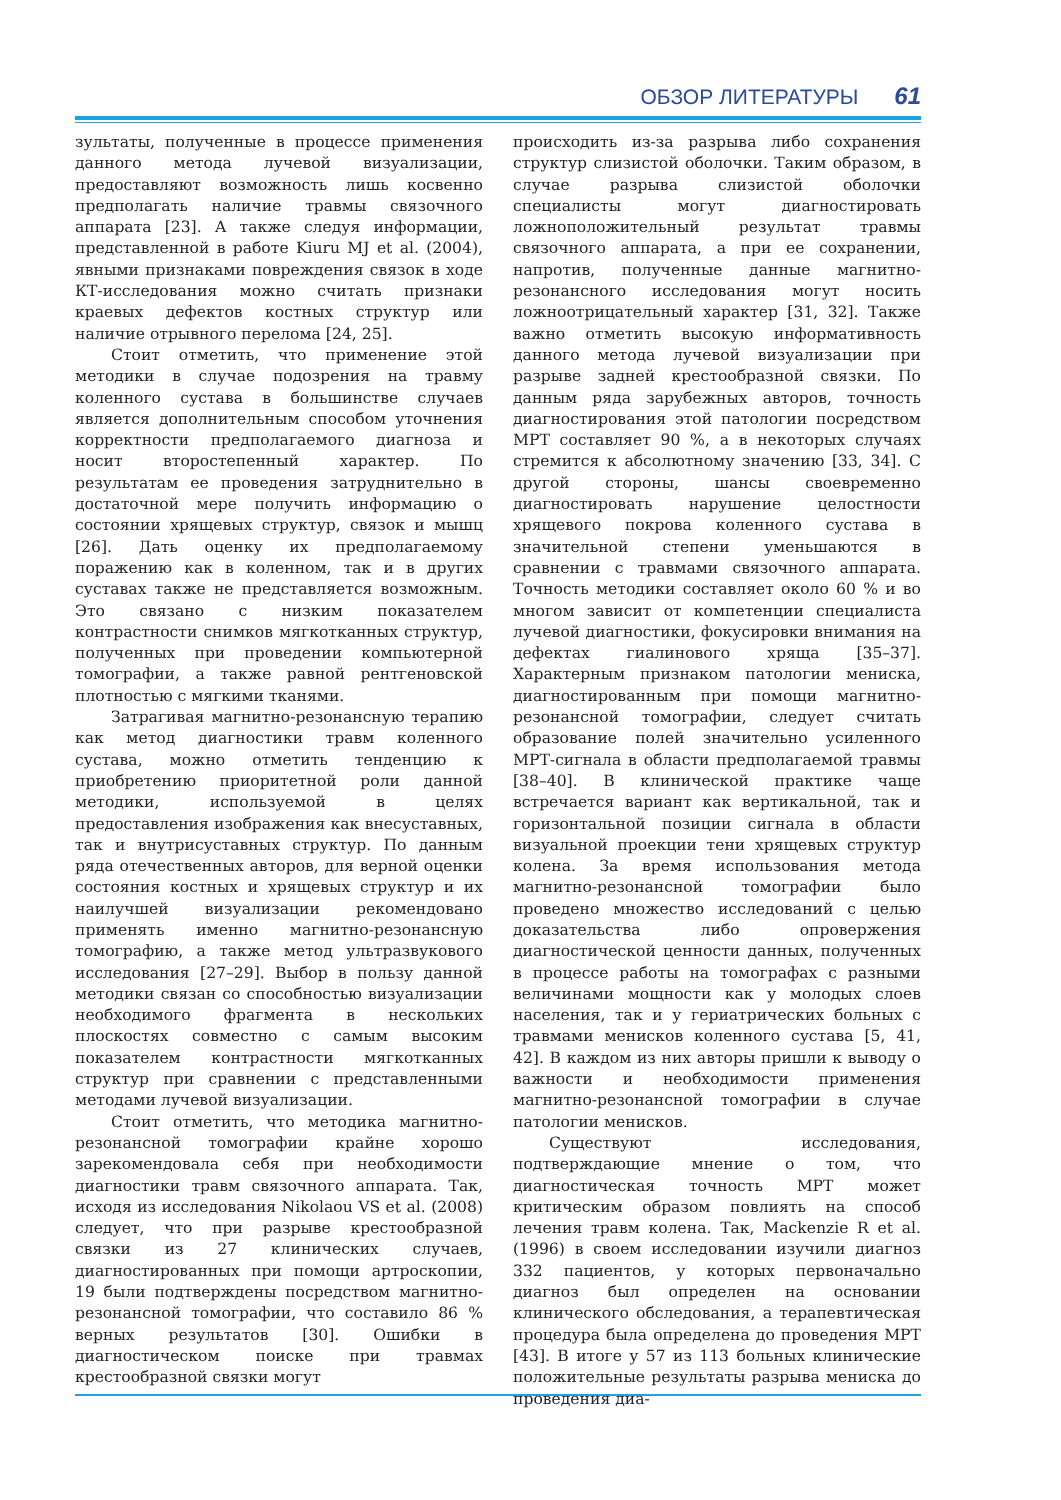ОБЗОР ЛИТЕРАТУРЫ 61
зультаты, полученные в процессе применения данного метода лучевой визуализации, предоставляют возможность лишь косвенно предполагать наличие травмы связочного аппарата [23]. А также следуя информации, представленной в работе Kiuru MJ et al. (2004), явными признаками повреждения связок в ходе КТ-исследования можно считать признаки краевых дефектов костных структур или наличие отрывного перелома [24, 25].
Стоит отметить, что применение этой методики в случае подозрения на травму коленного сустава в большинстве случаев является дополнительным способом уточнения корректности предполагаемого диагноза и носит второстепенный характер. По результатам ее проведения затруднительно в достаточной мере получить информацию о состоянии хрящевых структур, связок и мышц [26]. Дать оценку их предполагаемому поражению как в коленном, так и в других суставах также не представляется возможным. Это связано с низким показателем контрастности снимков мягкотканных структур, полученных при проведении компьютерной томографии, а также равной рентгеновской плотностью с мягкими тканями.
Затрагивая магнитно-резонансную терапию как метод диагностики травм коленного сустава, можно отметить тенденцию к приобретению приоритетной роли данной методики, используемой в целях предоставления изображения как внесуставных, так и внутрисуставных структур. По данным ряда отечественных авторов, для верной оценки состояния костных и хрящевых структур и их наилучшей визуализации рекомендовано применять именно магнитно-резонансную томографию, а также метод ультразвукового исследования [27–29]. Выбор в пользу данной методики связан со способностью визуализации необходимого фрагмента в нескольких плоскостях совместно с самым высоким показателем контрастности мягкотканных структур при сравнении с представленными методами лучевой визуализации.
Стоит отметить, что методика магнитно-резонансной томографии крайне хорошо зарекомендовала себя при необходимости диагностики травм связочного аппарата. Так, исходя из исследования Nikolaou VS et al. (2008) следует, что при разрыве крестообразной связки из 27 клинических случаев, диагностированных при помощи артроскопии, 19 были подтверждены посредством магнитно-резонансной томографии, что составило 86 % верных результатов [30]. Ошибки в диагностическом поиске при травмах крестообразной связки могут
происходить из-за разрыва либо сохранения структур слизистой оболочки. Таким образом, в случае разрыва слизистой оболочки специалисты могут диагностировать ложноположительный результат травмы связочного аппарата, а при ее сохранении, напротив, полученные данные магнитно-резонансного исследования могут носить ложноотрицательный характер [31, 32]. Также важно отметить высокую информативность данного метода лучевой визуализации при разрыве задней крестообразной связки. По данным ряда зарубежных авторов, точность диагностирования этой патологии посредством МРТ составляет 90 %, а в некоторых случаях стремится к абсолютному значению [33, 34]. С другой стороны, шансы своевременно диагностировать нарушение целостности хрящевого покрова коленного сустава в значительной степени уменьшаются в сравнении с травмами связочного аппарата. Точность методики составляет около 60 % и во многом зависит от компетенции специалиста лучевой диагностики, фокусировки внимания на дефектах гиалинового хряща [35–37]. Характерным признаком патологии мениска, диагностированным при помощи магнитно-резонансной томографии, следует считать образование полей значительно усиленного МРТ-сигнала в области предполагаемой травмы [38–40]. В клинической практике чаще встречается вариант как вертикальной, так и горизонтальной позиции сигнала в области визуальной проекции тени хрящевых структур колена. За время использования метода магнитно-резонансной томографии было проведено множество исследований с целью доказательства либо опровержения диагностической ценности данных, полученных в процессе работы на томографах с разными величинами мощности как у молодых слоев населения, так и у гериатрических больных с травмами менисков коленного сустава [5, 41, 42]. В каждом из них авторы пришли к выводу о важности и необходимости применения магнитно-резонансной томографии в случае патологии менисков.
Существуют исследования, подтверждающие мнение о том, что диагностическая точность МРТ может критическим образом повлиять на способ лечения травм колена. Так, Mackenzie R et al. (1996) в своем исследовании изучили диагноз 332 пациентов, у которых первоначально диагноз был определен на основании клинического обследования, а терапевтическая процедура была определена до проведения МРТ [43]. В итоге у 57 из 113 больных клинические положительные результаты разрыва мениска до проведения диа-